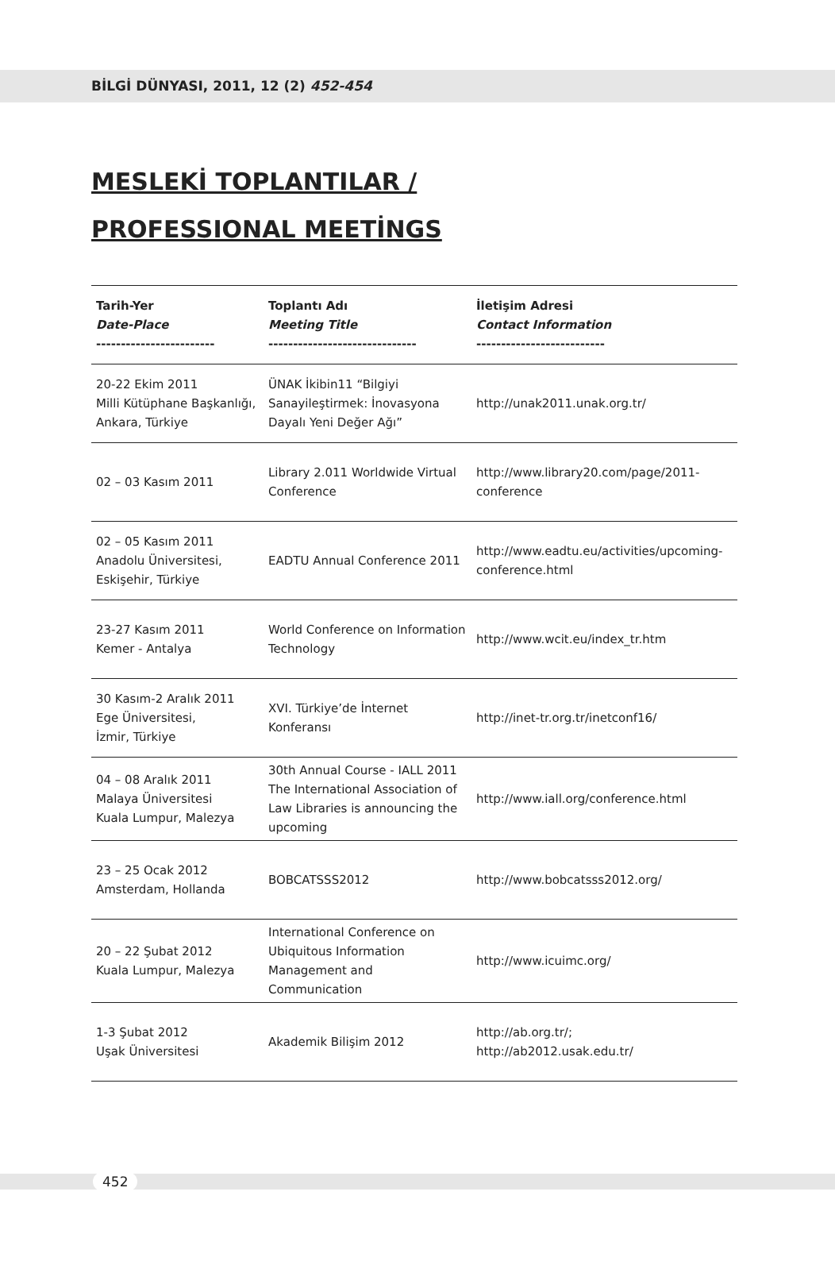BİLGİ DÜNYASI, 2011, 12 (2) 452-454
MESLEKİ TOPLANTILAR /
PROFESSIONAL MEETİNGS
| Tarih-Yer Date-Place ------------------------ | Toplantı Adı Meeting Title ------------------------------ | İletişim Adresi Contact Information -------------------------- |
| --- | --- | --- |
| 20-22 Ekim 2011 Milli Kütüphane Başkanlığı, Ankara, Türkiye | ÜNAK İkibin11 “Bilgiyi Sanayileştirmek: İnovasyona Dayalı Yeni Değer Ağı” | http://unak2011.unak.org.tr/ |
| 02 – 03 Kasım 2011 | Library 2.011 Worldwide Virtual Conference | http://www.library20.com/page/2011-conference |
| 02 – 05 Kasım 2011 Anadolu Üniversitesi, Eskişehir, Türkiye | EADTU Annual Conference 2011 | http://www.eadtu.eu/activities/upcoming-conference.html |
| 23-27 Kasım 2011 Kemer - Antalya | World Conference on Information Technology | http://www.wcit.eu/index_tr.htm |
| 30 Kasım-2 Aralık 2011 Ege Üniversitesi, İzmir, Türkiye | XVI. Türkiye’de İnternet Konferansı | http://inet-tr.org.tr/inetconf16/ |
| 04 – 08 Aralık 2011 Malaya Üniversitesi Kuala Lumpur, Malezya | 30th Annual Course - IALL 2011 The International Association of Law Libraries is announcing the upcoming | http://www.iall.org/conference.html |
| 23 – 25 Ocak 2012 Amsterdam, Hollanda | BOBCATSSS2012 | http://www.bobcatsss2012.org/ |
| 20 – 22 Şubat 2012 Kuala Lumpur, Malezya | International Conference on Ubiquitous Information Management and Communication | http://www.icuimc.org/ |
| 1-3 Şubat 2012 Uşak Üniversitesi | Akademik Bilişim 2012 | http://ab.org.tr/; http://ab2012.usak.edu.tr/ |
452